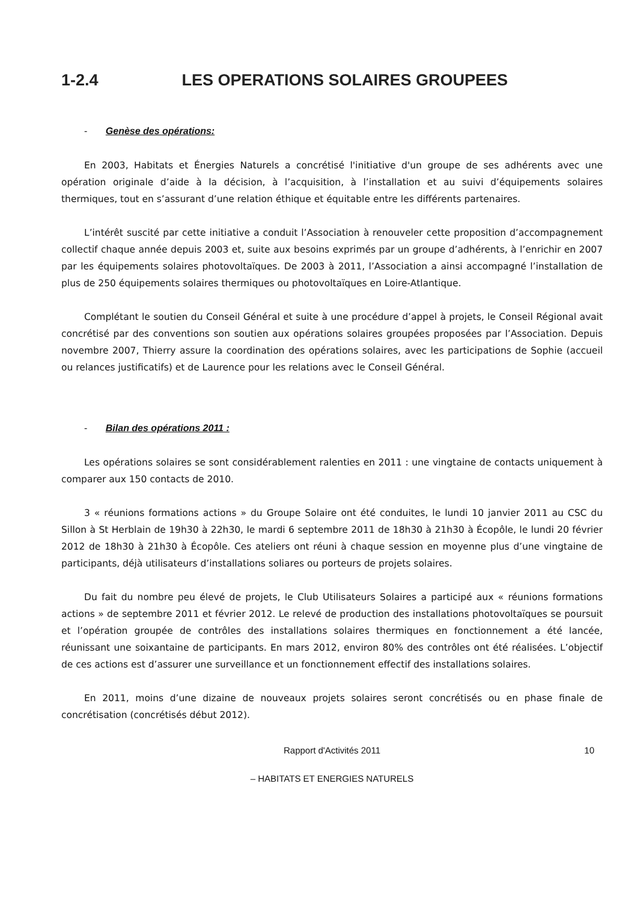1-2.4 LES OPERATIONS SOLAIRES GROUPEES
- Genèse des opérations:
En 2003, Habitats et Énergies Naturels a concrétisé l'initiative d'un groupe de ses adhérents avec une opération originale d’aide à la décision, à l’acquisition, à l’installation et au suivi d’équipements solaires thermiques, tout en s’assurant d’une relation éthique et équitable entre les différents partenaires.
L’intérêt suscité par cette initiative a conduit l’Association à renouveler cette proposition d’accompagnement collectif chaque année depuis 2003 et, suite aux besoins exprimés par un groupe d’adhérents, à l’enrichir en 2007 par les équipements solaires photovoltaïques. De 2003 à 2011, l’Association a ainsi accompagné l’installation de plus de 250 équipements solaires thermiques ou photovoltaïques en Loire-Atlantique.
Complétant le soutien du Conseil Général et suite à une procédure d’appel à projets, le Conseil Régional avait concrétisé par des conventions son soutien aux opérations solaires groupées proposées par l’Association. Depuis novembre 2007, Thierry assure la coordination des opérations solaires, avec les participations de Sophie (accueil ou relances justificatifs) et de Laurence pour les relations avec le Conseil Général.
- Bilan des opérations 2011 :
Les opérations solaires se sont considérablement ralenties en 2011 : une vingtaine de contacts uniquement à comparer aux 150 contacts de 2010.
3 « réunions formations actions » du Groupe Solaire ont été conduites, le lundi 10 janvier 2011 au CSC du Sillon à St Herblain de 19h30 à 22h30, le mardi 6 septembre 2011 de 18h30 à 21h30 à Écopôle, le lundi 20 février 2012 de 18h30 à 21h30 à Écopôle. Ces ateliers ont réuni à chaque session en moyenne plus d’une vingtaine de participants, déjà utilisateurs d’installations soliares ou porteurs de projets solaires.
Du fait du nombre peu élevé de projets, le Club Utilisateurs Solaires a participé aux « réunions formations actions » de septembre 2011 et février 2012. Le relevé de production des installations photovoltaïques se poursuit et l’opération groupée de contrôles des installations solaires thermiques en fonctionnement a été lancée, réunissant une soixantaine de participants. En mars 2012, environ 80% des contrôles ont été réalisées. L’objectif de ces actions est d’assurer une surveillance et un fonctionnement effectif des installations solaires.
En 2011, moins d’une dizaine de nouveaux projets solaires seront concrétisés ou en phase finale de concrétisation (concrétisés début 2012).
Rapport d'Activités 2011 10
– HABITATS ET ENERGIES NATURELS